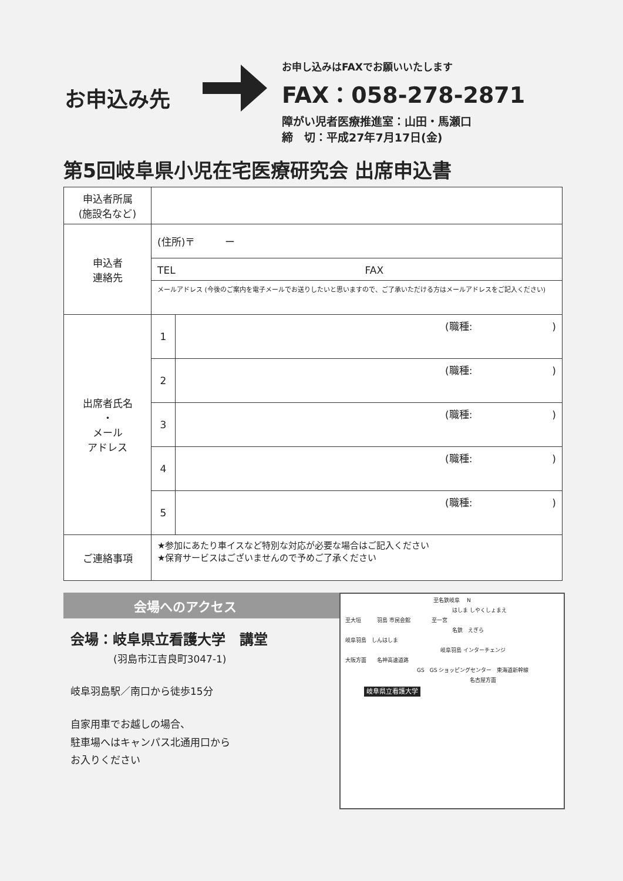お申込み先
お申し込みはFAXでお願いいたします
FAX：058-278-2871
障がい児者医療推進室：山田・馬瀬口
締　切：平成27年7月17日(金)
第5回岐阜県小児在宅医療研究会 出席申込書
| 申込者所属 (施設名など) | | |
| 申込者 連絡先 | (住所)〒 ー | |
| | TEL FAX | |
| | メールアドレス (今後のご案内を電子メールでお送りしたいと思いますので、ご了承いただける方はメールアドレスをご記入ください) | |
| 出席者氏名 ・ メール アドレス | 1 | (職種: ) |
| | 2 | (職種: ) |
| | 3 | (職種: ) |
| | 4 | (職種: ) |
| | 5 | (職種: ) |
| ご連絡事項 | ★参加にあたり車イスなど特別な対応が必要な場合はご記入ください ★保育サービスはございませんので予めご了承ください | |
会場へのアクセス
会場：岐阜県立看護大学　講堂
(羽島市江吉良町3047-1)
岐阜羽島駅／南口から徒歩15分
自家用車でお越しの場合、
駐車場へはキャンパス北通用口から
お入りください
至名鉄岐阜 　N
はしま しやくしょまえ
至大垣　　　羽島 市民会館　　　　至一宮
名鉄　えぎら
岐阜羽島　しんはしま
岐阜羽島 インターチェンジ
大阪方面　　名神高速道路
GS　GS ショッピングセンター　東海道新幹線
名古屋方面
岐阜県立看護大学